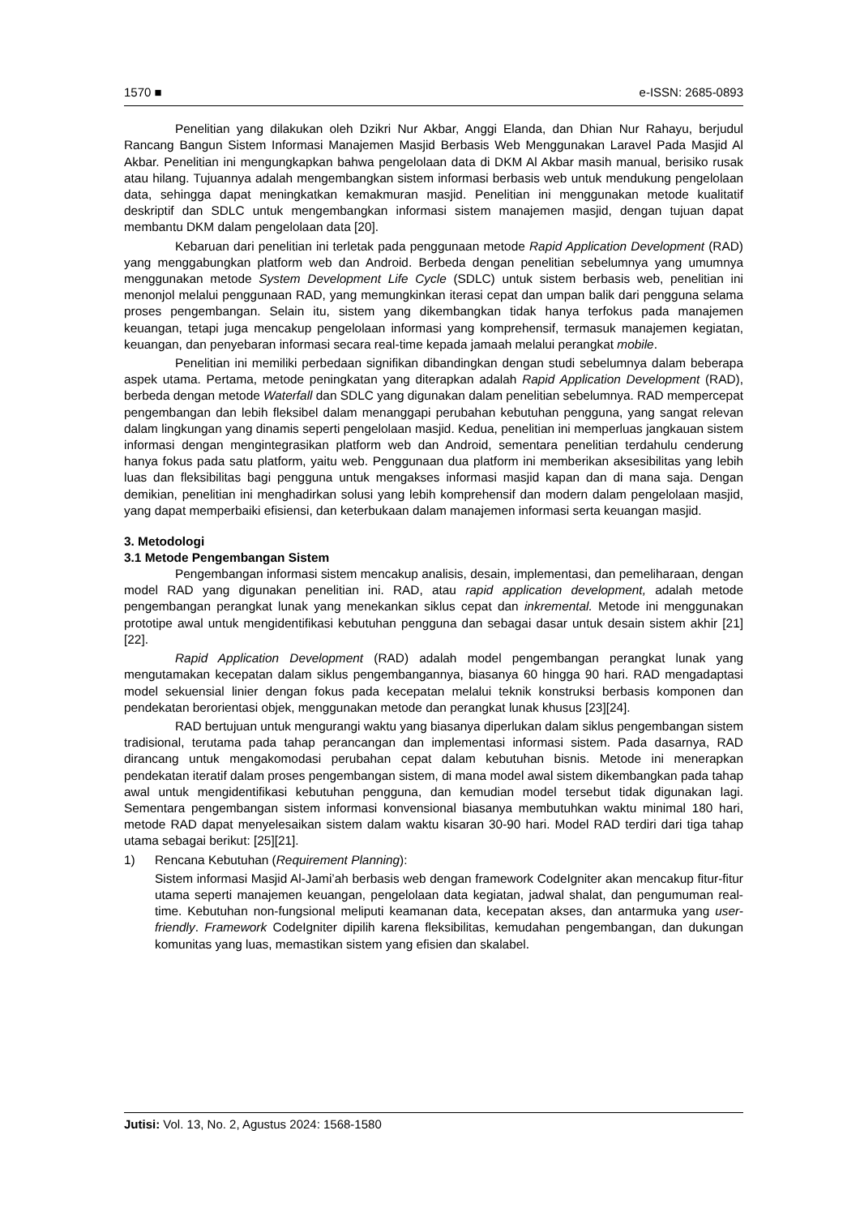1570 ■ e-ISSN: 2685-0893
Penelitian yang dilakukan oleh Dzikri Nur Akbar, Anggi Elanda, dan Dhian Nur Rahayu, berjudul Rancang Bangun Sistem Informasi Manajemen Masjid Berbasis Web Menggunakan Laravel Pada Masjid Al Akbar. Penelitian ini mengungkapkan bahwa pengelolaan data di DKM Al Akbar masih manual, berisiko rusak atau hilang. Tujuannya adalah mengembangkan sistem informasi berbasis web untuk mendukung pengelolaan data, sehingga dapat meningkatkan kemakmuran masjid. Penelitian ini menggunakan metode kualitatif deskriptif dan SDLC untuk mengembangkan informasi sistem manajemen masjid, dengan tujuan dapat membantu DKM dalam pengelolaan data [20].
Kebaruan dari penelitian ini terletak pada penggunaan metode Rapid Application Development (RAD) yang menggabungkan platform web dan Android. Berbeda dengan penelitian sebelumnya yang umumnya menggunakan metode System Development Life Cycle (SDLC) untuk sistem berbasis web, penelitian ini menonjol melalui penggunaan RAD, yang memungkinkan iterasi cepat dan umpan balik dari pengguna selama proses pengembangan. Selain itu, sistem yang dikembangkan tidak hanya terfokus pada manajemen keuangan, tetapi juga mencakup pengelolaan informasi yang komprehensif, termasuk manajemen kegiatan, keuangan, dan penyebaran informasi secara real-time kepada jamaah melalui perangkat mobile.
Penelitian ini memiliki perbedaan signifikan dibandingkan dengan studi sebelumnya dalam beberapa aspek utama. Pertama, metode peningkatan yang diterapkan adalah Rapid Application Development (RAD), berbeda dengan metode Waterfall dan SDLC yang digunakan dalam penelitian sebelumnya. RAD mempercepat pengembangan dan lebih fleksibel dalam menanggapi perubahan kebutuhan pengguna, yang sangat relevan dalam lingkungan yang dinamis seperti pengelolaan masjid. Kedua, penelitian ini memperluas jangkauan sistem informasi dengan mengintegrasikan platform web dan Android, sementara penelitian terdahulu cenderung hanya fokus pada satu platform, yaitu web. Penggunaan dua platform ini memberikan aksesibilitas yang lebih luas dan fleksibilitas bagi pengguna untuk mengakses informasi masjid kapan dan di mana saja. Dengan demikian, penelitian ini menghadirkan solusi yang lebih komprehensif dan modern dalam pengelolaan masjid, yang dapat memperbaiki efisiensi, dan keterbukaan dalam manajemen informasi serta keuangan masjid.
3. Metodologi
3.1 Metode Pengembangan Sistem
Pengembangan informasi sistem mencakup analisis, desain, implementasi, dan pemeliharaan, dengan model RAD yang digunakan penelitian ini. RAD, atau rapid application development, adalah metode pengembangan perangkat lunak yang menekankan siklus cepat dan inkremental. Metode ini menggunakan prototipe awal untuk mengidentifikasi kebutuhan pengguna dan sebagai dasar untuk desain sistem akhir [21][22].
Rapid Application Development (RAD) adalah model pengembangan perangkat lunak yang mengutamakan kecepatan dalam siklus pengembangannya, biasanya 60 hingga 90 hari. RAD mengadaptasi model sekuensial linier dengan fokus pada kecepatan melalui teknik konstruksi berbasis komponen dan pendekatan berorientasi objek, menggunakan metode dan perangkat lunak khusus [23][24].
RAD bertujuan untuk mengurangi waktu yang biasanya diperlukan dalam siklus pengembangan sistem tradisional, terutama pada tahap perancangan dan implementasi informasi sistem. Pada dasarnya, RAD dirancang untuk mengakomodasi perubahan cepat dalam kebutuhan bisnis. Metode ini menerapkan pendekatan iteratif dalam proses pengembangan sistem, di mana model awal sistem dikembangkan pada tahap awal untuk mengidentifikasi kebutuhan pengguna, dan kemudian model tersebut tidak digunakan lagi. Sementara pengembangan sistem informasi konvensional biasanya membutuhkan waktu minimal 180 hari, metode RAD dapat menyelesaikan sistem dalam waktu kisaran 30-90 hari. Model RAD terdiri dari tiga tahap utama sebagai berikut: [25][21].
1) Rencana Kebutuhan (Requirement Planning):
Sistem informasi Masjid Al-Jami’ah berbasis web dengan framework CodeIgniter akan mencakup fitur-fitur utama seperti manajemen keuangan, pengelolaan data kegiatan, jadwal shalat, dan pengumuman real-time. Kebutuhan non-fungsional meliputi keamanan data, kecepatan akses, dan antarmuka yang user-friendly. Framework CodeIgniter dipilih karena fleksibilitas, kemudahan pengembangan, dan dukungan komunitas yang luas, memastikan sistem yang efisien dan skalabel.
Jutisi: Vol. 13, No. 2, Agustus 2024: 1568-1580